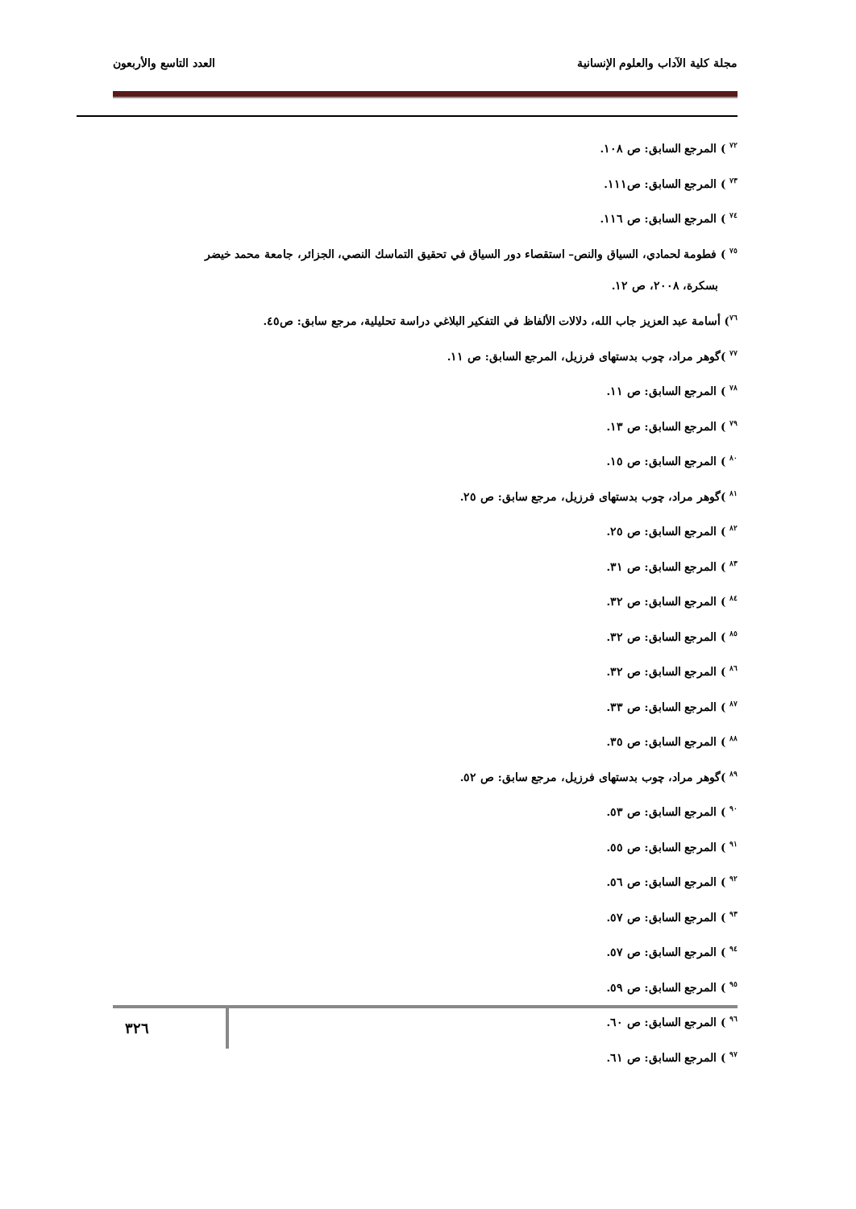مجلة كلية الآداب والعلوم الإنسانية العدد التاسع والأربعون
<sup>٧٢</sup> ) المرجع السابق: ص ١٠٨.
<sup>٧٣</sup> ) المرجع السابق: ص١١١.
<sup>٧٤</sup> ) المرجع السابق: ص ١١٦.
<sup>٧٥</sup> ) فطومة لحمادي، السياق والنص– استقصاء دور السياق في تحقيق التماسك النصي، الجزائر، جامعة محمد خيضر
بسكرة، ٢٠٠٨، ص ١٢.
<sup>٧٦</sup>) أسامة عبد العزيز جاب الله، دلالات الألفاظ في التفكير البلاغي دراسة تحليلية، مرجع سابق: ص٤٥.
<sup>٧٧</sup> )گوهر مراد، چوب بدستهای فرزيل، المرجع السابق: ص ١١.
<sup>٧٨</sup> ) المرجع السابق: ص ١١.
<sup>٧٩</sup> ) المرجع السابق: ص ١٣.
<sup>٨٠</sup> ) المرجع السابق: ص ١٥.
<sup>٨١</sup> )گوهر مراد، چوب بدستهای فرزيل، مرجع سابق: ص ٢٥.
<sup>٨٢</sup> ) المرجع السابق: ص ٢٥.
<sup>٨٣</sup> ) المرجع السابق: ص ٣١.
<sup>٨٤</sup> ) المرجع السابق: ص ٣٢.
<sup>٨٥</sup> ) المرجع السابق: ص ٣٢.
<sup>٨٦</sup> ) المرجع السابق: ص ٣٢.
<sup>٨٧</sup> ) المرجع السابق: ص ٣٣.
<sup>٨٨</sup> ) المرجع السابق: ص ٣٥.
<sup>٨٩</sup> )گوهر مراد، چوب بدستهای فرزيل، مرجع سابق: ص ٥٢.
<sup>٩٠</sup> ) المرجع السابق: ص ٥٣.
<sup>٩١</sup> ) المرجع السابق: ص ٥٥.
<sup>٩٢</sup> ) المرجع السابق: ص ٥٦.
<sup>٩٣</sup> ) المرجع السابق: ص ٥٧.
<sup>٩٤</sup> ) المرجع السابق: ص ٥٧.
<sup>٩٥</sup> ) المرجع السابق: ص ٥٩.
<sup>٩٦</sup> ) المرجع السابق: ص ٦٠.
<sup>٩٧</sup> ) المرجع السابق: ص ٦١.
٣٢٦